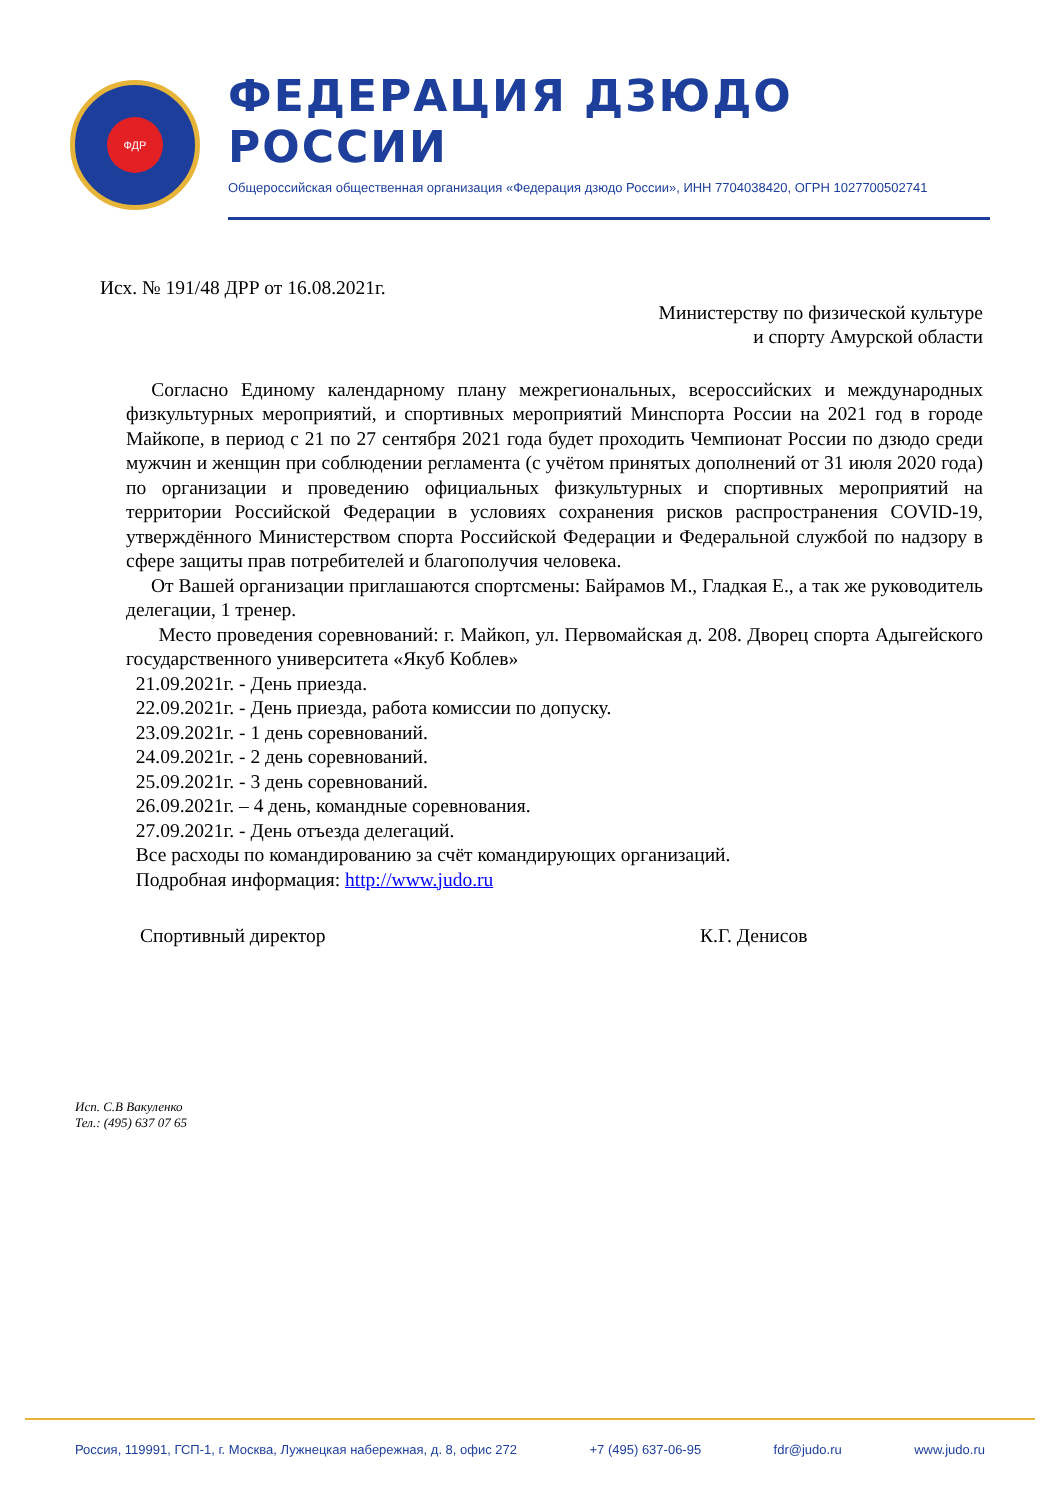ФДР
ФЕДЕРАЦИЯ ДЗЮДО РОССИИ
Общероссийская общественная организация «Федерация дзюдо России», ИНН 7704038420, ОГРН 1027700502741
Исх. № 191/48 ДРР от 16.08.2021г.
Министерству по физической культуре
и спорту Амурской области
Согласно Единому календарному плану межрегиональных, всероссийских и международных физкультурных мероприятий, и спортивных мероприятий Минспорта России на 2021 год в городе Майкопе, в период с 21 по 27 сентября 2021 года будет проходить Чемпионат России по дзюдо среди мужчин и женщин при соблюдении регламента (с учётом принятых дополнений от 31 июля 2020 года) по организации и проведению официальных физкультурных и спортивных мероприятий на территории Российской Федерации в условиях сохранения рисков распространения COVID-19, утверждённого Министерством спорта Российской Федерации и Федеральной службой по надзору в сфере защиты прав потребителей и благополучия человека.
От Вашей организации приглашаются спортсмены: Байрамов М., Гладкая Е., а так же руководитель делегации, 1 тренер.
Место проведения соревнований: г. Майкоп, ул. Первомайская д. 208. Дворец спорта Адыгейского государственного университета «Якуб Коблев»
21.09.2021г. - День приезда.
22.09.2021г. - День приезда, работа комиссии по допуску.
23.09.2021г. - 1 день соревнований.
24.09.2021г. - 2 день соревнований.
25.09.2021г. - 3 день соревнований.
26.09.2021г. – 4 день, командные соревнования.
27.09.2021г. - День отъезда делегаций.
Все расходы по командированию за счёт командирующих организаций.
Подробная информация: http://www.judo.ru
Спортивный директор К.Г. Денисов
Исп. С.В Вакуленко
Тел.: (495) 637 07 65
Россия, 119991, ГСП-1, г. Москва, Лужнецкая набережная, д. 8, офис 272 +7 (495) 637-06-95 fdr@judo.ru www.judo.ru